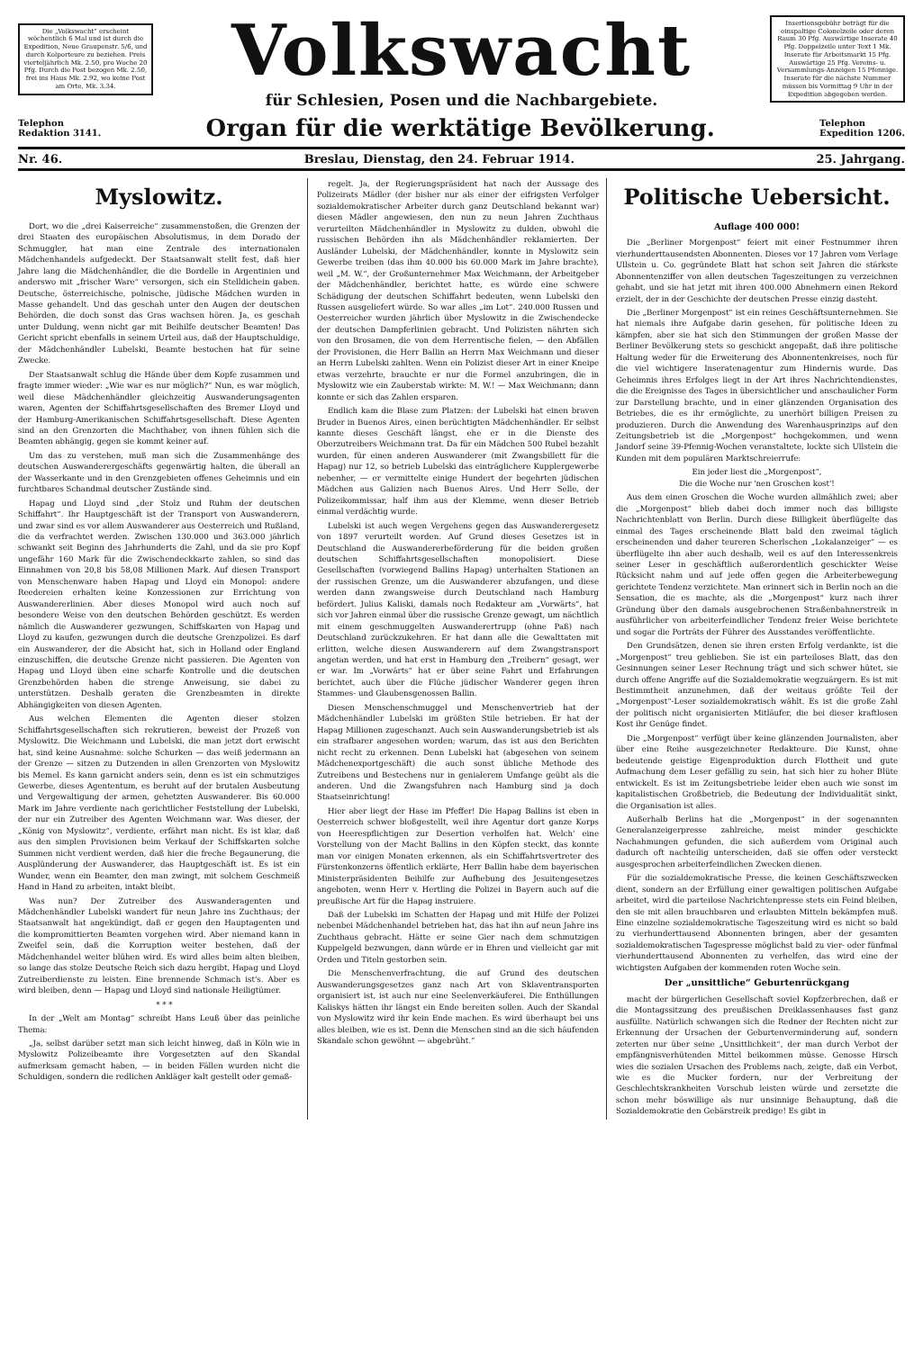Die „Volkswacht“ erscheint wöchentlich 6 Mal und ist durch die Expedition, Neue Graupenstr. 5/6, und durch Kolporteure zu beziehen. Preis vierteljährlich Mk. 2.50, pro Woche 20 Pfg. Durch die Post bezogen Mk. 2.50, frei ins Haus Mk. 2.92, wo keine Post am Orte, Mk. 3.34.
Volkswacht
für Schlesien, Posen und die Nachbargebiete.
Insertionsgebühr beträgt für die einspaltige Colonelzeile oder deren Raum 30 Pfg. Auswärtige Inserate 40 Pfg. Doppelzeile unter Text 1 Mk. Inserate für Arbeitsmarkt 15 Pfg. Auswärtige 25 Pfg. Vereins- u. Versammlungs-Anzeigen 15 Pfennige. Inserate für die nächste Nummer müssen bis Vormittag 9 Uhr in der Expedition abgegeben werden.
Telephon
Redaktion 3141. Organ für die werktätige Bevölkerung. Telephon
Expedition 1206.
Nr. 46. Breslau, Dienstag, den 24. Februar 1914. 25. Jahrgang.
Myslowitz.
Dort, wo die „drei Kaiserreiche“ zusammenstoßen, die Grenzen der drei Staaten des europäischen Absolutismus, in dem Dorado der Schmuggler, hat man eine Zentrale des internationalen Mädchenhandels aufgedeckt. Der Staatsanwalt stellt fest, daß hier Jahre lang die Mädchenhändler, die die Bordelle in Argentinien und anderswo mit „frischer Ware“ versorgen, sich ein Stelldichein gaben. Deutsche, österreichische, polnische, jüdische Mädchen wurden in Masse gehandelt. Und das geschah unter den Augen der deutschen Behörden, die doch sonst das Gras wachsen hören. Ja, es geschah unter Duldung, wenn nicht gar mit Beihilfe deutscher Beamten! Das Gericht spricht ebenfalls in seinem Urteil aus, daß der Hauptschuldige, der Mädchenhändler Lubelski, Beamte bestochen hat für seine Zwecke.
Der Staatsanwalt schlug die Hände über dem Kopfe zusammen und fragte immer wieder: „Wie war es nur möglich?“ Nun, es war möglich, weil diese Mädchenhändler gleichzeitig Auswanderungsagenten waren, Agenten der Schiffahrtsgesellschaften des Bremer Lloyd und der Hamburg-Amerikanischen Schiffahrtsgesellschaft. Diese Agenten sind an den Grenzorten die Machthaber, von ihnen fühlen sich die Beamten abhängig, gegen sie kommt keiner auf.
Um das zu verstehen, muß man sich die Zusammenhänge des deutschen Auswanderergeschäfts gegenwärtig halten, die überall an der Wasserkante und in den Grenzgebieten offenes Geheimnis und ein furchtbares Schandmal deutscher Zustände sind.
Hapag und Lloyd sind „der Stolz und Ruhm der deutschen Schiffahrt“. Ihr Hauptgeschäft ist der Transport von Auswanderern, und zwar sind es vor allem Auswanderer aus Oesterreich und Rußland, die da verfrachtet werden. Zwischen 130.000 und 363.000 jährlich schwankt seit Beginn des Jahrhunderts die Zahl, und da sie pro Kopf ungefähr 160 Mark für die Zwischendeckkarte zahlen, so sind das Einnahmen von 20,8 bis 58,08 Millionen Mark. Auf diesen Transport von Menschenware haben Hapag und Lloyd ein Monopol: andere Reedereien erhalten keine Konzessionen zur Errichtung von Auswandererlinien. Aber dieses Monopol wird auch noch auf besondere Weise von den deutschen Behörden geschützt. Es werden nämlich die Auswanderer gezwungen, Schiffskarten von Hapag und Lloyd zu kaufen, gezwungen durch die deutsche Grenzpolizei. Es darf ein Auswanderer, der die Absicht hat, sich in Holland oder England einzuschiffen, die deutsche Grenze nicht passieren. Die Agenten von Hapag und Lloyd üben eine scharfe Kontrolle und die deutschen Grenzbehörden haben die strenge Anweisung, sie dabei zu unterstützen. Deshalb geraten die Grenzbeamten in direkte Abhängigkeiten von diesen Agenten.
Aus welchen Elementen die Agenten dieser stolzen Schiffahrtsgesellschaften sich rekrutieren, beweist der Prozeß von Myslowitz. Die Weichmann und Lubelski, die man jetzt dort erwischt hat, sind keine Ausnahme: solche Schurken — das weiß jedermann an der Grenze — sitzen zu Dutzenden in allen Grenzorten von Myslowitz bis Memel. Es kann garnicht anders sein, denn es ist ein schmutziges Gewerbe, dieses Agententum, es beruht auf der brutalen Ausbeutung und Vergewaltigung der armen, gehetzten Auswanderer. Bis 60.000 Mark im Jahre verdiente nach gerichtlicher Feststellung der Lubelski, der nur ein Zutreiber des Agenten Weichmann war. Was dieser, der „König von Myslowitz“, verdiente, erfährt man nicht. Es ist klar, daß aus den simplen Provisionen beim Verkauf der Schiffskarten solche Summen nicht verdient werden, daß hier die freche Begaunerung, die Ausplünderung der Auswanderer, das Hauptgeschäft ist. Es ist ein Wunder, wenn ein Beamter, den man zwingt, mit solchem Geschmeiß Hand in Hand zu arbeiten, intakt bleibt.
Was nun? Der Zutreiber des Auswanderagenten und Mädchenhändler Lubelski wandert für neun Jahre ins Zuchthaus; der Staatsanwalt hat angekündigt, daß er gegen den Hauptagenten und die kompromittierten Beamten vorgehen wird. Aber niemand kann in Zweifel sein, daß die Korruption weiter bestehen, daß der Mädchenhandel weiter blühen wird. Es wird alles beim alten bleiben, so lange das stolze Deutsche Reich sich dazu hergibt, Hapag und Lloyd Zutreiberdienste zu leisten. Eine brennende Schmach ist's. Aber es wird bleiben, denn — Hapag und Lloyd sind nationale Heiligtümer.
* * *
In der „Welt am Montag“ schreibt Hans Leuß über das peinliche Thema:
„Ja, selbst darüber setzt man sich leicht hinweg, daß in Köln wie in Myslowitz Polizeibeamte ihre Vorgesetzten auf den Skandal aufmerksam gemacht haben, — in beiden Fällen wurden nicht die Schuldigen, sondern die redlichen Ankläger kalt gestellt oder gemaß-
regelt. Ja, der Regierungspräsident hat nach der Aussage des Polizeirats Mädler (der bisher nur als einer der eifrigsten Verfolger sozialdemokratischer Arbeiter durch ganz Deutschland bekannt war) diesen Mädler angewiesen, den nun zu neun Jahren Zuchthaus verurteilten Mädchenhändler in Myslowitz zu dulden, obwohl die russischen Behörden ihn als Mädchenhändler reklamierten. Der Ausländer Lubelski, der Mädchenhändler, konnte in Myslowitz sein Gewerbe treiben (das ihm 40.000 bis 60.000 Mark im Jahre brachte), weil „M. W.“, der Großunternehmer Max Weichmann, der Arbeitgeber der Mädchenhändler, berichtet hatte, es würde eine schwere Schädigung der deutschen Schiffahrt bedeuten, wenn Lubelski den Russen ausgeliefert würde. So war alles „im Lot“. 240.000 Russen und Oesterreicher wurden jährlich über Myslowitz in die Zwischendecke der deutschen Dampferlinien gebracht. Und Polizisten nährten sich von den Brosamen, die von dem Herrentische fielen, — den Abfällen der Provisionen, die Herr Ballin an Herrn Max Weichmann und dieser an Herrn Lubelski zahlten. Wenn ein Polizist dieser Art in einer Kneipe etwas verzehrte, brauchte er nur die Formel anzubringen, die in Myslowitz wie ein Zauberstab wirkte: M. W.! — Max Weichmann; dann konnte er sich das Zahlen ersparen.
Endlich kam die Blase zum Platzen: der Lubelski hat einen braven Bruder in Buenos Aires, einen berüchtigten Mädchenhändler. Er selbst kannte dieses Geschäft längst, ehe er in die Dienste des Oberzutreibers Weichmann trat. Da für ein Mädchen 500 Rubel bezahlt wurden, für einen anderen Auswanderer (mit Zwangsbillett für die Hapag) nur 12, so betrieb Lubelski das einträglichere Kupplergewerbe nebenher, — er vermittelte einige Hundert der begehrten jüdischen Mädchen aus Galizien nach Buenos Aires. Und Herr Selle, der Polizeikommissar, half ihm aus der Klemme, wenn dieser Betrieb einmal verdächtig wurde.
Lubelski ist auch wegen Vergehens gegen das Auswanderergesetz von 1897 verurteilt worden. Auf Grund dieses Gesetzes ist in Deutschland die Auswandererbeförderung für die beiden großen deutschen Schiffahrtsgesellschaften monopolisiert. Diese Gesellschaften (vorwiegend Ballins Hapag) unterhalten Stationen an der russischen Grenze, um die Auswanderer abzufangen, und diese werden dann zwangsweise durch Deutschland nach Hamburg befördert. Julius Kaliski, damals noch Redakteur am „Vorwärts“, hat sich vor Jahren einmal über die russische Grenze gewagt, um nächtlich mit einem geschmuggelten Auswanderertrupp (ohne Paß) nach Deutschland zurückzukehren. Er hat dann alle die Gewalttaten mit erlitten, welche diesen Auswanderern auf dem Zwangstransport angetan werden, und hat erst in Hamburg den „Treibern“ gesagt, wer er war. Im „Vorwärts“ hat er über seine Fahrt und Erfahrungen berichtet, auch über die Flüche jüdischer Wanderer gegen ihren Stammes- und Glaubensgenossen Ballin.
Diesen Menschenschmuggel und Menschenvertrieb hat der Mädchenhändler Lubelski im größten Stile betrieben. Er hat der Hapag Millionen zugeschanzt. Auch sein Auswanderungsbetrieb ist als ein strafbarer angesehen worden; warum, das ist aus den Berichten nicht recht zu erkennen. Denn Lubelski hat (abgesehen von seinem Mädchenexportgeschäft) die auch sonst übliche Methode des Zutreibens und Bestechens nur in genialerem Umfange geübt als die anderen. Und die Zwangsfuhren nach Hamburg sind ja doch Staatseinrichtung!
Hier aber liegt der Hase im Pfeffer! Die Hapag Ballins ist eben in Oesterreich schwer bloßgestellt, weil ihre Agentur dort ganze Korps von Heerespflichtigen zur Desertion verholfen hat. Welch' eine Vorstellung von der Macht Ballins in den Köpfen steckt, das konnte man vor einigen Monaten erkennen, als ein Schiffahrtsvertreter des Fürstenkonzerns öffentlich erklärte, Herr Ballin habe dem bayerischen Ministerpräsidenten Beihilfe zur Aufhebung des Jesuitengesetzes angeboten, wenn Herr v. Hertling die Polizei in Bayern auch auf die preußische Art für die Hapag instruiere.
Daß der Lubelski im Schatten der Hapag und mit Hilfe der Polizei nebenbei Mädchenhandel betrieben hat, das hat ihn auf neun Jahre ins Zuchthaus gebracht. Hätte er seine Gier nach dem schmutzigen Kuppelgeld bezwungen, dann würde er in Ehren und vielleicht gar mit Orden und Titeln gestorben sein.
Die Menschenverfrachtung, die auf Grund des deutschen Auswanderungsgesetzes ganz nach Art von Sklaventransporten organisiert ist, ist auch nur eine Seelenverkäuferei. Die Enthüllungen Kaliskys hätten ihr längst ein Ende bereiten sollen. Auch der Skandal von Myslowitz wird ihr kein Ende machen. Es wird überhaupt bei uns alles bleiben, wie es ist. Denn die Menschen sind an die sich häufenden Skandale schon gewöhnt — abgebrüht.“
Politische Uebersicht.
Auflage 400 000!
Die „Berliner Morgenpost“ feiert mit einer Festnummer ihren vierhunderttausendsten Abonnenten. Dieses vor 17 Jahren vom Verlage Ullstein u. Co. gegründete Blatt hat schon seit Jahren die stärkste Abonnentenziffer von allen deutschen Tageszeitungen zu verzeichnen gehabt, und sie hat jetzt mit ihren 400.000 Abnehmern einen Rekord erzielt, der in der Geschichte der deutschen Presse einzig dasteht.
Die „Berliner Morgenpost“ ist ein reines Geschäftsunternehmen. Sie hat niemals ihre Aufgabe darin gesehen, für politische Ideen zu kämpfen, aber sie hat sich den Stimmungen der großen Masse der Berliner Bevölkerung stets so geschickt angepaßt, daß ihre politische Haltung weder für die Erweiterung des Abonnentenkreises, noch für die viel wichtigere Inseratenagentur zum Hindernis wurde. Das Geheimnis ihres Erfolges liegt in der Art ihres Nachrichtendienstes, die die Ereignisse des Tages in übersichtlicher und anschaulicher Form zur Darstellung brachte, und in einer glänzenden Organisation des Betriebes, die es ihr ermöglichte, zu unerhört billigen Preisen zu produzieren. Durch die Anwendung des Warenhausprinzips auf den Zeitungsbetrieb ist die „Morgenpost“ hochgekommen, und wenn Jandorf seine 39-Pfennig-Wochen veranstaltete, lockte sich Ullstein die Kunden mit dem populären Marktschreierrufe:
Ein jeder liest die „Morgenpost“,
Die die Woche nur 'nen Groschen kost'!
Aus dem einen Groschen die Woche wurden allmählich zwei; aber die „Morgenpost“ blieb dabei doch immer noch das billigste Nachrichtenblatt von Berlin. Durch diese Billigkeit überflügelte das einmal des Tages erscheinende Blatt bald den zweimal täglich erscheinenden und daher teureren Scherlschen „Lokalanzeiger“ — es überflügelte ihn aber auch deshalb, weil es auf den Interessenkreis seiner Leser in geschäftlich außerordentlich geschickter Weise Rücksicht nahm und auf jede offen gegen die Arbeiterbewegung gerichtete Tendenz verzichtete. Man erinnert sich in Berlin noch an die Sensation, die es machte, als die „Morgenpost“ kurz nach ihrer Gründung über den damals ausgebrochenen Straßenbahnerstreik in ausführlicher von arbeiterfeindlicher Tendenz freier Weise berichtete und sogar die Porträts der Führer des Ausstandes veröffentlichte.
Den Grundsätzen, denen sie ihren ersten Erfolg verdankte, ist die „Morgenpost“ treu geblieben. Sie ist ein parteiloses Blatt, das den Gesinnungen seiner Leser Rechnung trägt und sich schwer hütet, sie durch offene Angriffe auf die Sozialdemokratie wegzuärgern. Es ist mit Bestimmtheit anzunehmen, daß der weitaus größte Teil der „Morgenpost“-Leser sozialdemokratisch wählt. Es ist die große Zahl der politisch nicht organisierten Mitläufer, die bei dieser kraftlosen Kost ihr Genüge findet.
Die „Morgenpost“ verfügt über keine glänzenden Journalisten, aber über eine Reihe ausgezeichneter Redakteure. Die Kunst, ohne bedeutende geistige Eigenproduktion durch Flottheit und gute Aufmachung dem Leser gefällig zu sein, hat sich hier zu hoher Blüte entwickelt. Es ist im Zeitungsbetriebe leider eben auch wie sonst im kapitalistischen Großbetrieb, die Bedeutung der Individualität sinkt, die Organisation ist alles.
Außerhalb Berlins hat die „Morgenpost“ in der sogenannten Generalanzeigerpresse zahlreiche, meist minder geschickte Nachahmungen gefunden, die sich außerdem vom Original auch dadurch oft nachteilig unterscheiden, daß sie offen oder versteckt ausgesprochen arbeiterfeindlichen Zwecken dienen.
Für die sozialdemokratische Presse, die keinen Geschäftszwecken dient, sondern an der Erfüllung einer gewaltigen politischen Aufgabe arbeitet, wird die parteilose Nachrichtenpresse stets ein Feind bleiben, den sie mit allen brauchbaren und erlaubten Mitteln bekämpfen muß. Eine einzelne sozialdemokratische Tageszeitung wird es nicht so bald zu vierhunderttausend Abonnenten bringen, aber der gesamten sozialdemokratischen Tagespresse möglichst bald zu vier- oder fünfmal vierhunderttausend Abonnenten zu verhelfen, das wird eine der wichtigsten Aufgaben der kommenden roten Woche sein.
Der „unsittliche“ Geburtenrückgang
macht der bürgerlichen Gesellschaft soviel Kopfzerbrechen, daß er die Montagssitzung des preußischen Dreiklassenhauses fast ganz ausfüllte. Natürlich schwangen sich die Redner der Rechten nicht zur Erkennung der Ursachen der Geburtenverminderung auf, sondern zeterten nur über seine „Unsittlichkeit“, der man durch Verbot der empfängnisverhütenden Mittel beikommen müsse. Genosse Hirsch wies die sozialen Ursachen des Problems nach, zeigte, daß ein Verbot, wie es die Mucker fordern, nur der Verbreitung der Geschlechtskrankheiten Vorschub leisten würde und zersetzte die schon mehr böswillige als nur unsinnige Behauptung, daß die Sozialdemokratie den Gebärstreik predige! Es gibt in